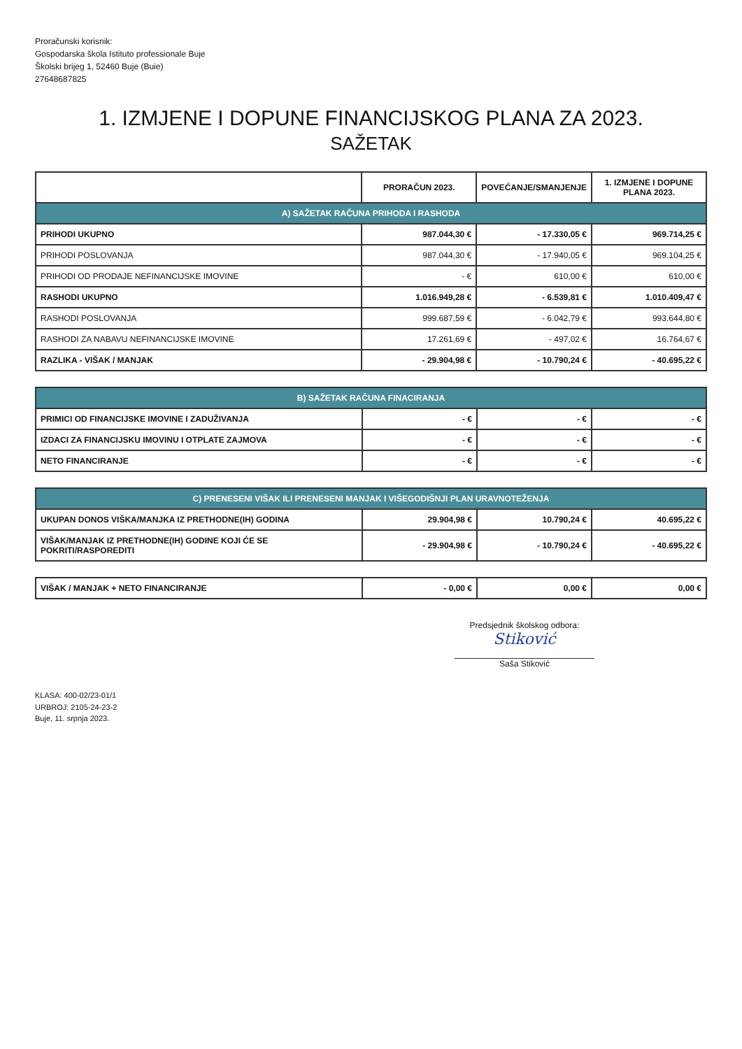Proračunski korisnik:
Gospodarska škola Istituto professionale Buje
Školski brijeg 1, 52460 Buje (Buie)
27648687825
1. IZMJENE I DOPUNE FINANCIJSKOG PLANA ZA 2023.
SAŽETAK
| | PRORAČUN 2023. | POVEĆANJE/SMANJENJE | 1. IZMJENE I DOPUNE PLANA 2023. |
| --- | --- | --- | --- |
| A) SAŽETAK RAČUNA PRIHODA I RASHODA | | | |
| PRIHODI UKUPNO | 987.044,30 € | - 17.330,05 € | 969.714,25 € |
| PRIHODI POSLOVANJA | 987.044,30 € | - 17.940,05 € | 969.104,25 € |
| PRIHODI OD PRODAJE NEFINANCIJSKE IMOVINE | - € | 610,00 € | 610,00 € |
| RASHODI UKUPNO | 1.016.949,28 € | - 6.539,81 € | 1.010.409,47 € |
| RASHODI POSLOVANJA | 999.687,59 € | - 6.042,79 € | 993.644,80 € |
| RASHODI ZA NABAVU NEFINANCIJSKE IMOVINE | 17.261,69 € | - 497,02 € | 16.764,67 € |
| RAZLIKA - VIŠAK / MANJAK | - 29.904,98 € | - 10.790,24 € | - 40.695,22 € |
| B) SAŽETAK RAČUNA FINACIRANJA | | | |
| PRIMICI OD FINANCIJSKE IMOVINE I ZADUŽIVANJA | - € | - € | - € |
| IZDACI ZA FINANCIJSKU IMOVINU I OTPLATE ZAJMOVA | - € | - € | - € |
| NETO FINANCIRANJE | - € | - € | - € |
| C) PRENESENI VIŠAK ILI PRENESENI MANJAK I VIŠEGODIŠNJI PLAN URAVNOTEŽENJA | | | |
| UKUPAN DONOS VIŠKA/MANJKA IZ PRETHODNE(IH) GODINA | 29.904,98 € | 10.790,24 € | 40.695,22 € |
| VIŠAK/MANJAK IZ PRETHODNE(IH) GODINE KOJI ĆE SE POKRITI/RASPOREDITI | - 29.904,98 € | - 10.790,24 € | - 40.695,22 € |
| VIŠAK / MANJAK + NETO FINANCIRANJE | - 0,00 € | 0,00 € | 0,00 € |
Predsjednik školskog odbora:
Stiković
Saša Stiković
KLASA: 400-02/23-01/1
URBROJ: 2105-24-23-2
Buje, 11. srpnja 2023.